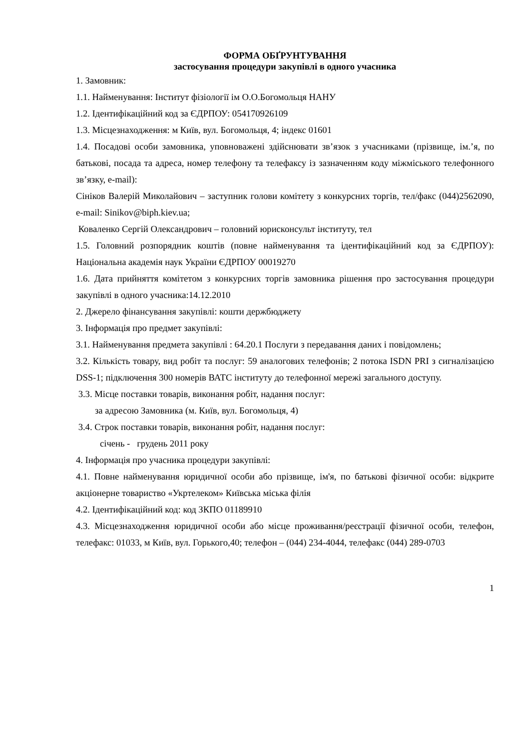ФОРМА ОБҐРУНТУВАННЯ
застосування процедури закупівлі в одного учасника
1. Замовник:
1.1. Найменування: Інститут фізіології ім О.О.Богомольця НАНУ
1.2. Ідентифікаційний код за ЄДРПОУ: 054170926109
1.3. Місцезнаходження: м Київ, вул. Богомольця, 4; індекс 01601
1.4. Посадові особи замовника, уповноважені здійснювати зв’язок з учасниками (прізвище, ім.’я, по батькові, посада та адреса, номер телефону та телефаксу із зазначенням коду міжміського телефонного зв’язку, e-mail):
Сініков Валерій Миколайович – заступник голови комітету з конкурсних торгів, тел/факс (044)2562090, e-mail: Sinikov@biph.kiev.ua;
Коваленко Сергій Олександрович – головний юрисконсульт інституту, тел
1.5. Головний розпорядник коштів (повне найменування та ідентифікаційний код за ЄДРПОУ): Національна академія наук України ЄДРПОУ 00019270
1.6. Дата прийняття комітетом з конкурсних торгів замовника рішення про застосування процедури закупівлі в одного учасника:14.12.2010
2. Джерело фінансування закупівлі: кошти держбюджету
3. Інформація про предмет закупівлі:
3.1. Найменування предмета закупівлі : 64.20.1 Послуги з передавання даних і повідомлень;
3.2. Кількість товару, вид робіт та послуг: 59 аналогових телефонів; 2 потока ISDN PRI з сигналізацією DSS-1; підключення 300 номерів ВАТС інституту до телефонної мережі загального доступу.
3.3. Місце поставки товарів, виконання робіт, надання послуг:
за адресою Замовника (м. Київ, вул. Богомольця, 4)
3.4. Строк поставки товарів, виконання робіт, надання послуг:
січень - грудень 2011 року
4. Інформація про учасника процедури закупівлі:
4.1. Повне найменування юридичної особи або прізвище, ім'я, по батькові фізичної особи: відкрите акціонерне товариство «Укртелеком» Київська міська філія
4.2. Ідентифікаційний код: код ЗКПО 01189910
4.3. Місцезнаходження юридичної особи або місце проживання/реєстрації фізичної особи, телефон, телефакс: 01033, м Київ, вул. Горького,40; телефон – (044) 234-4044, телефакс (044) 289-0703
1